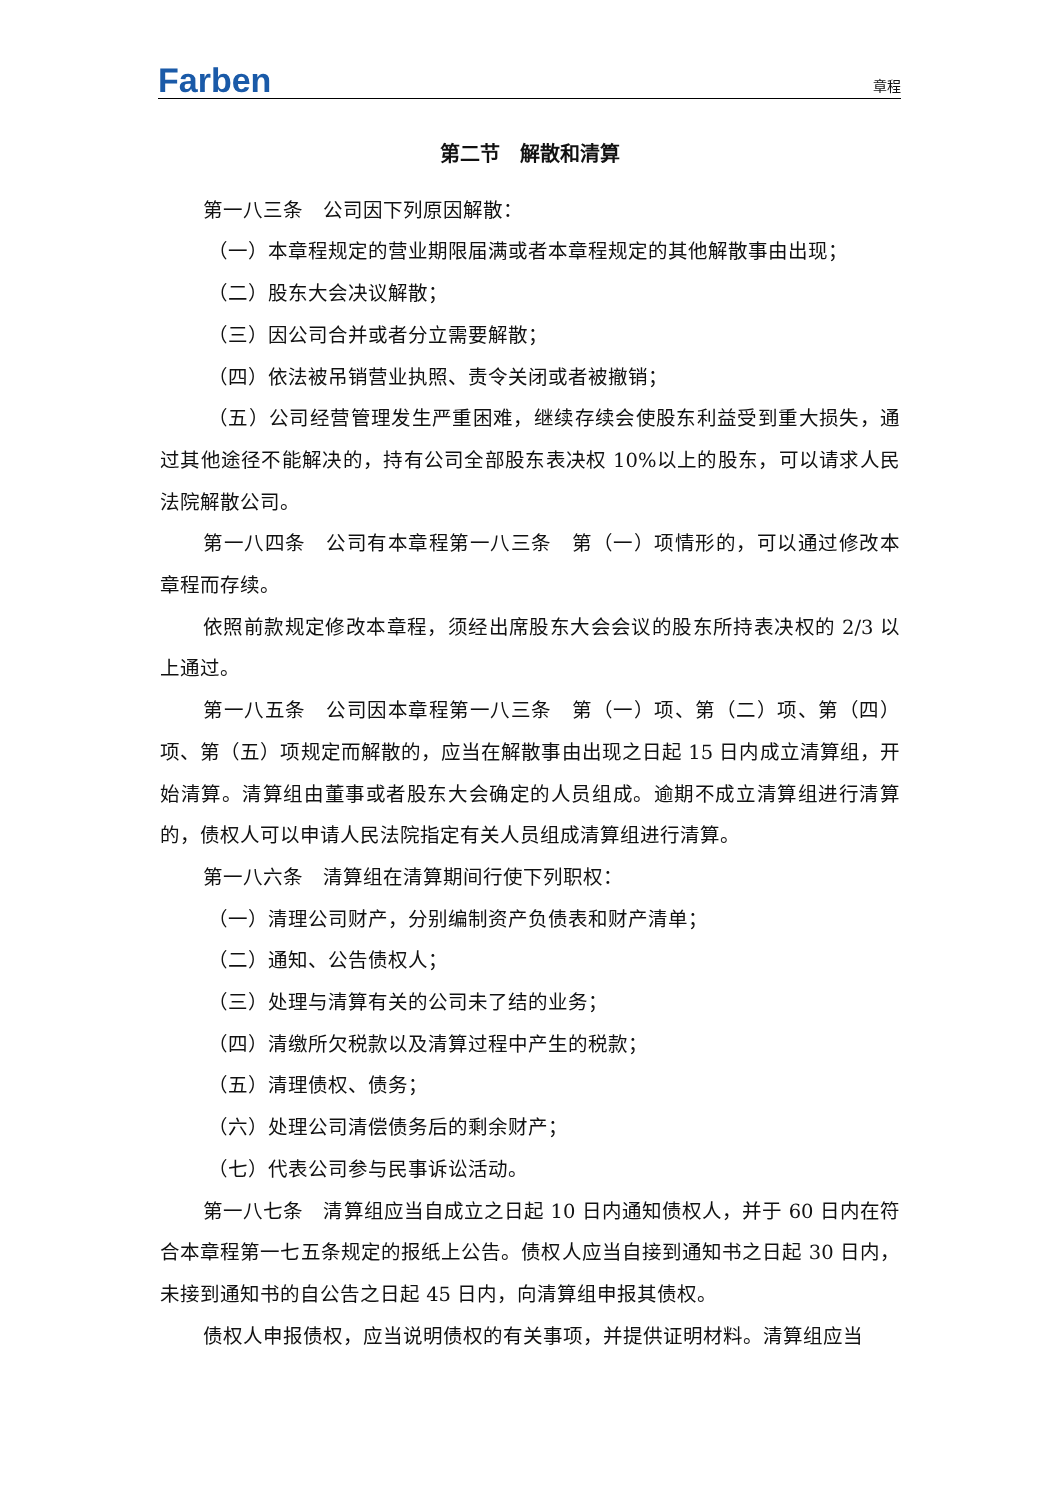Farben 章程
第二节　解散和清算
第一八三条　公司因下列原因解散：
（一）本章程规定的营业期限届满或者本章程规定的其他解散事由出现；
（二）股东大会决议解散；
（三）因公司合并或者分立需要解散；
（四）依法被吊销营业执照、责令关闭或者被撤销；
（五）公司经营管理发生严重困难，继续存续会使股东利益受到重大损失，通过其他途径不能解决的，持有公司全部股东表决权 10%以上的股东，可以请求人民法院解散公司。
第一八四条　公司有本章程第一八三条　第（一）项情形的，可以通过修改本章程而存续。
依照前款规定修改本章程，须经出席股东大会会议的股东所持表决权的 2/3 以上通过。
第一八五条　公司因本章程第一八三条　第（一）项、第（二）项、第（四）项、第（五）项规定而解散的，应当在解散事由出现之日起 15 日内成立清算组，开始清算。清算组由董事或者股东大会确定的人员组成。逾期不成立清算组进行清算的，债权人可以申请人民法院指定有关人员组成清算组进行清算。
第一八六条　清算组在清算期间行使下列职权：
（一）清理公司财产，分别编制资产负债表和财产清单；
（二）通知、公告债权人；
（三）处理与清算有关的公司未了结的业务；
（四）清缴所欠税款以及清算过程中产生的税款；
（五）清理债权、债务；
（六）处理公司清偿债务后的剩余财产；
（七）代表公司参与民事诉讼活动。
第一八七条　清算组应当自成立之日起 10 日内通知债权人，并于 60 日内在符合本章程第一七五条规定的报纸上公告。债权人应当自接到通知书之日起 30 日内，未接到通知书的自公告之日起 45 日内，向清算组申报其债权。
债权人申报债权，应当说明债权的有关事项，并提供证明材料。清算组应当